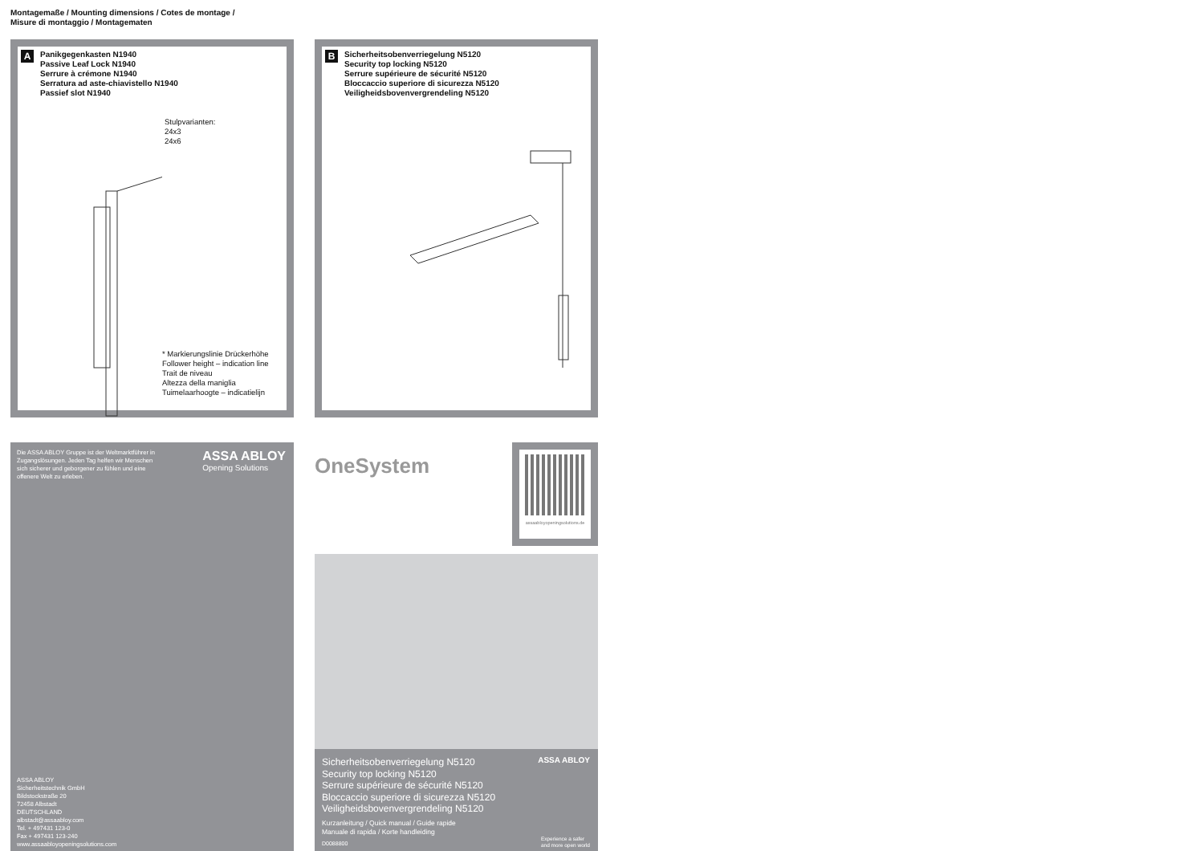Montagemaße / Mounting dimensions / Cotes de montage /
Misure di montaggio / Montagematen
A Panikgegenkasten N1940
Passive Leaf Lock N1940
Serrure à crémone N1940
Serratura ad aste-chiavistello N1940
Passief slot N1940
Stulpvarianten:
24x3
24x6
* Markierungslinie Drückerhöhe
Follower height – indication line
Trait de niveau
Altezza della maniglia
Tuimelaarhoogte – indicatielijn
B Sicherheitsobenverriegelung N5120
Security top locking N5120
Serrure supérieure de sécurité N5120
Bloccaccio superiore di sicurezza N5120
Veiligheidsbovenvergrendeling N5120
Die ASSA ABLOY Gruppe ist der Weltmarktführer in Zugangslösungen. Jeden Tag helfen wir Menschen sich sicherer und geborgener zu fühlen und eine offenere Welt zu erleben.
ASSA ABLOY
Opening Solutions
ASSA ABLOY
Sicherheitstechnik GmbH
Bildstockstraße 20
72458 Albstadt
DEUTSCHLAND
albstadt@assaabloy.com
Tel. + 497431 123-0
Fax + 497431 123-240
www.assaabloyopeningsolutions.com
OneSystem
assaabloyopeningsolutions.de
Sicherheitsobenverriegelung N5120
Security top locking N5120
Serrure supérieure de sécurité N5120
Bloccaccio superiore di sicurezza N5120
Veiligheidsbovenvergrendeling N5120
Kurzanleitung / Quick manual / Guide rapide
Manuale di rapida / Korte handleiding
D0088800
ASSA ABLOY
Experience a safer
and more open world